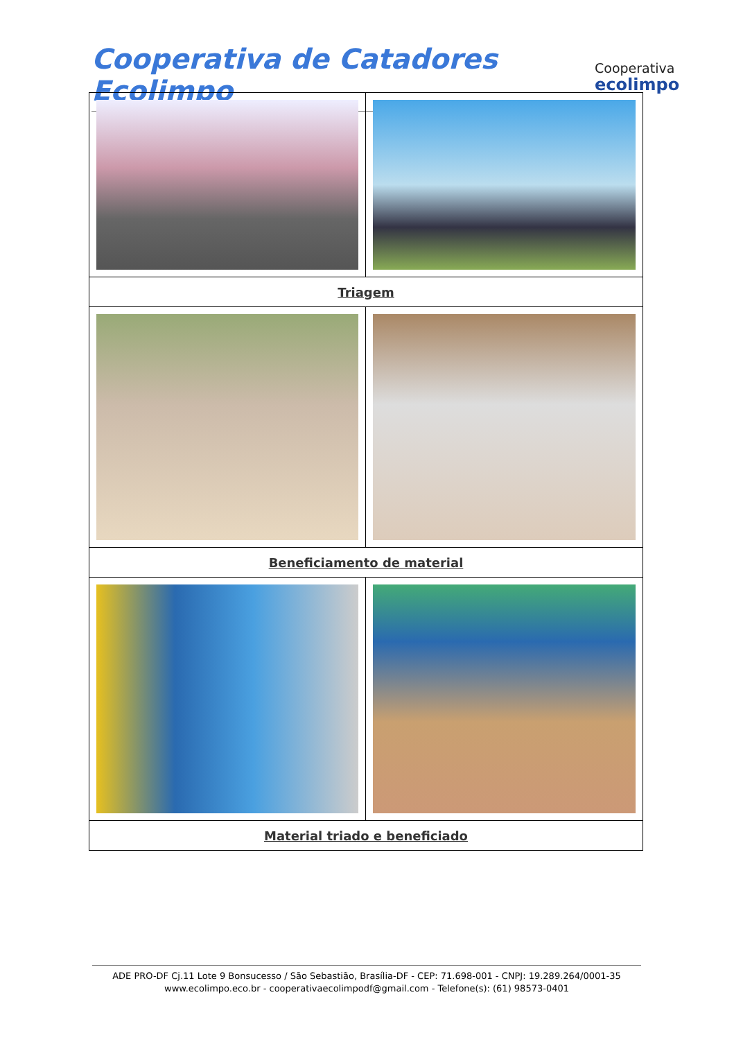Cooperativa de Catadores Ecolimpo
Cooperativa
ecolimpo
| Triagem | |
| Beneficiamento de material | |
| Material triado e beneficiado | |
ADE PRO-DF Cj.11 Lote 9 Bonsucesso / São Sebastião, Brasília-DF - CEP: 71.698-001 - CNPJ: 19.289.264/0001-35
www.ecolimpo.eco.br - cooperativaecolimpodf@gmail.com - Telefone(s): (61) 98573-0401